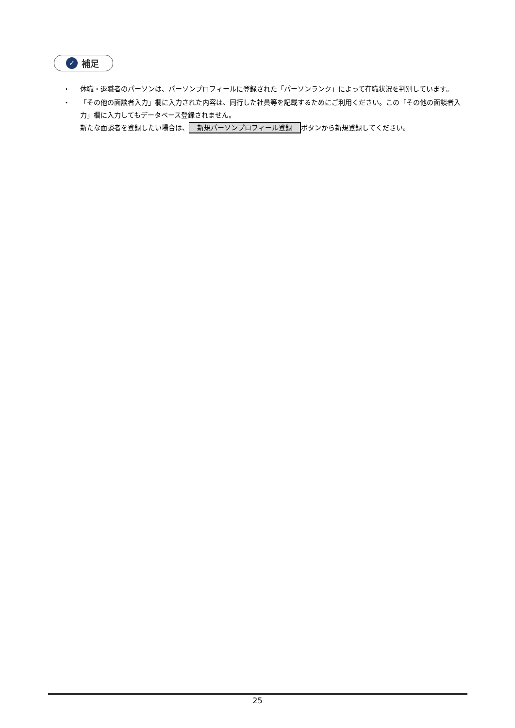✓ 補足
・ 休職・退職者のパーソンは、パーソンプロフィールに登録された「パーソンランク」によって在職状況を判別しています。
・ 「その他の面談者入力」欄に入力された内容は、同行した社員等を記載するためにご利用ください。この「その他の面談者入力」欄に入力してもデータベース登録されません。
新たな面談者を登録したい場合は、 新規パーソンプロフィール登録 ボタンから新規登録してください。
25